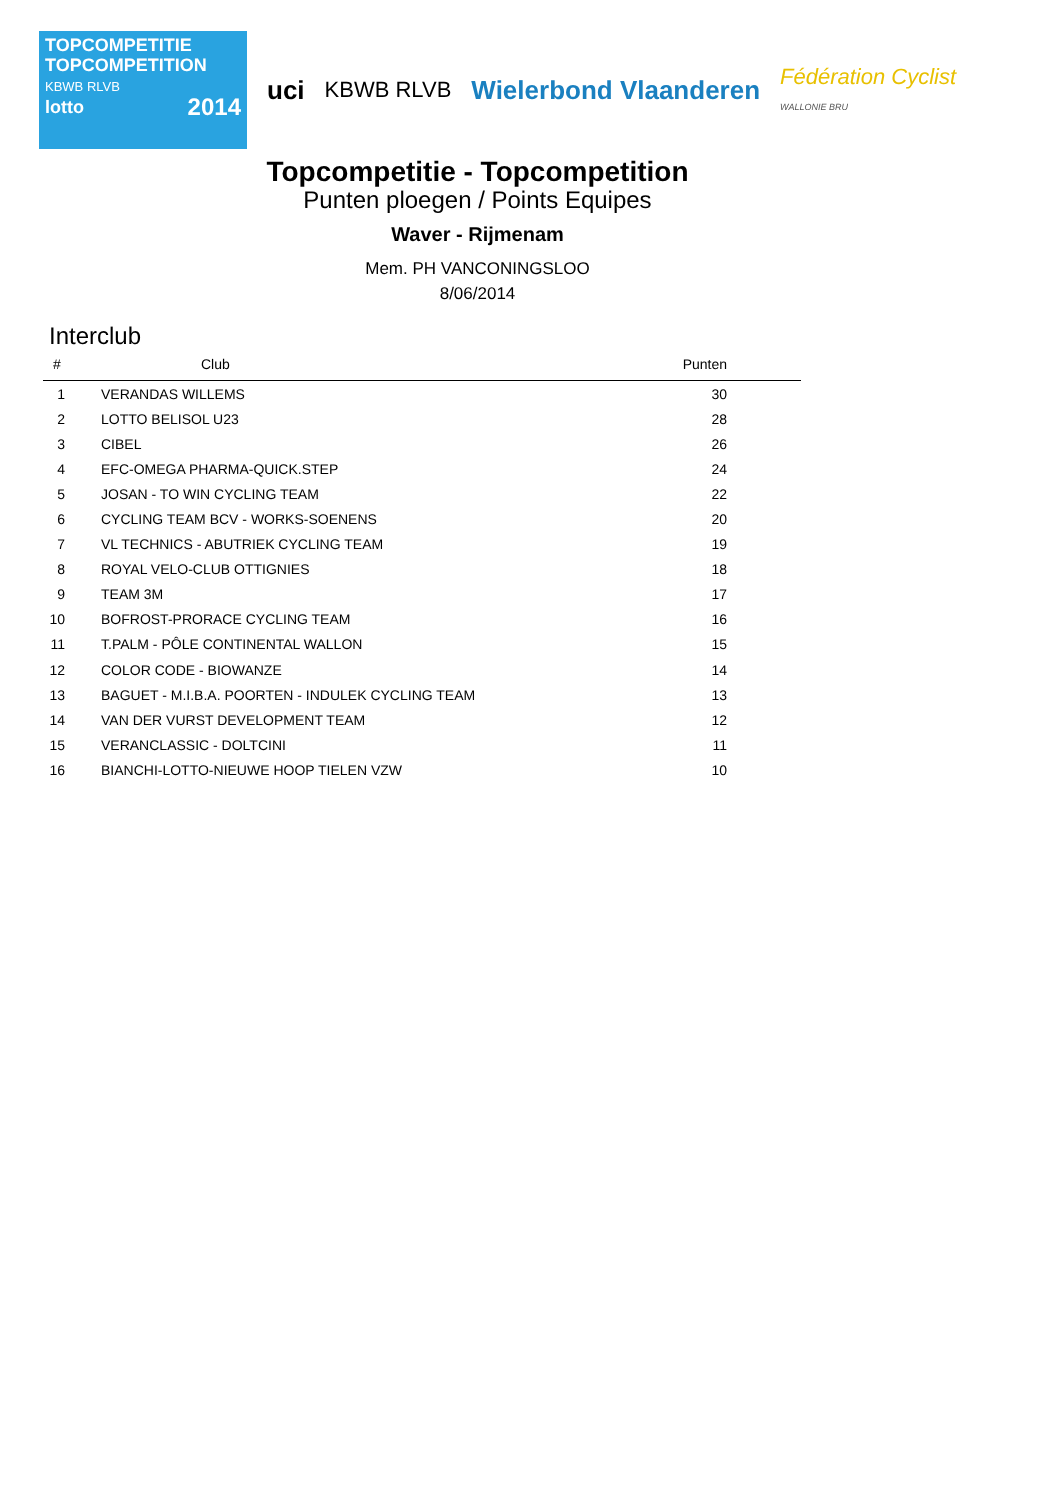TOPCOMPETITIE
TOPCOMPETITION
KBWB RLVB
lotto 2014
uci
KBWB RLVB
Wielerbond Vlaanderen
Fédération Cyclist
WALLONIE BRU
Topcompetitie - Topcompetition
Punten ploegen / Points Equipes
Waver - Rijmenam
Mem. PH VANCONINGSLOO
8/06/2014
Interclub
| # | Club | Punten |
| --- | --- | --- |
| 1 | VERANDAS WILLEMS | 30 |
| 2 | LOTTO BELISOL U23 | 28 |
| 3 | CIBEL | 26 |
| 4 | EFC-OMEGA PHARMA-QUICK.STEP | 24 |
| 5 | JOSAN - TO WIN CYCLING TEAM | 22 |
| 6 | CYCLING TEAM BCV - WORKS-SOENENS | 20 |
| 7 | VL TECHNICS - ABUTRIEK CYCLING TEAM | 19 |
| 8 | ROYAL VELO-CLUB OTTIGNIES | 18 |
| 9 | TEAM 3M | 17 |
| 10 | BOFROST-PRORACE CYCLING TEAM | 16 |
| 11 | T.PALM - PÔLE CONTINENTAL WALLON | 15 |
| 12 | COLOR CODE - BIOWANZE | 14 |
| 13 | BAGUET - M.I.B.A. POORTEN - INDULEK CYCLING TEAM | 13 |
| 14 | VAN DER VURST DEVELOPMENT TEAM | 12 |
| 15 | VERANCLASSIC - DOLTCINI | 11 |
| 16 | BIANCHI-LOTTO-NIEUWE HOOP TIELEN VZW | 10 |